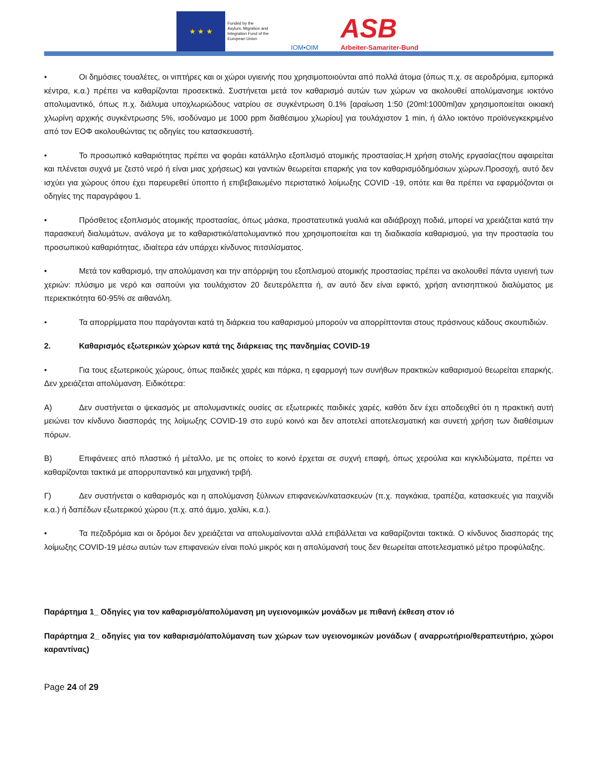★ ★ ★
Funded by the
Asylum, Migration and
Integration Fund of the
European Union
IOM•OIM
ASB
Arbeiter-Samariter-Bund
• Οι δημόσιες τουαλέτες, οι νιπτήρες και οι χώροι υγιεινής που χρησιμοποιούνται από πολλά άτομα (όπως π.χ. σε αεροδρόμια, εμπορικά κέντρα, κ.α.) πρέπει να καθαρίζονται προσεκτικά. Συστήνεται μετά τον καθαρισμό αυτών των χώρων να ακολουθεί απολύμανσημε ιοκτόνο απολυμαντικό, όπως π.χ. διάλυμα υποχλωριώδους νατρίου σε συγκέντρωση 0.1% [αραίωση 1:50 (20ml:1000ml)αν χρησιμοποιείται οικιακή χλωρίνη αρχικής συγκέντρωσης 5%, ισοδύναμο με 1000 ppm διαθέσιμου χλωρίου] για τουλάχιστον 1 min, ή άλλο ιοκτόνο προϊόνεγκεκριμένο από τον ΕΟΦ ακολουθώντας τις οδηγίες του κατασκευαστή.
• Το προσωπικό καθαριότητας πρέπει να φοράει κατάλληλο εξοπλισμό ατομικής προστασίας.Η χρήση στολής εργασίας(που αφαιρείται και πλένεται συχνά με ζεστό νερό ή είναι μιας χρήσεως) και γαντιών θεωρείται επαρκής για τον καθαρισμόδημόσιων χώρων.Προσοχή, αυτό δεν ισχύει για χώρους όπου έχει παρευρεθεί ύποπτο ή επιβεβαιωμένο περιστατικό λοίμωξης COVID -19, οπότε και θα πρέπει να εφαρμόζονται οι οδηγίες της παραγράφου 1.
• Πρόσθετος εξοπλισμός ατομικής προστασίας, όπως μάσκα, προστατευτικά γυαλιά και αδιάβροχη ποδιά, μπορεί να χρειάζεται κατά την παρασκευή διαλυμάτων, ανάλογα με το καθαριστικό/απολυμαντικό που χρησιμοποιείται και τη διαδικασία καθαρισμού, για την προστασία του προσωπικού καθαριότητας, ιδιαίτερα εάν υπάρχει κίνδυνος πιτσιλίσματος.
• Μετά τον καθαρισμό, την απολύμανση και την απόρριψη του εξοπλισμού ατομικής προστασίας πρέπει να ακολουθεί πάντα υγιεινή των χεριών: πλύσιμο με νερό και σαπούνι για τουλάχιστον 20 δευτερόλεπτα ή, αν αυτό δεν είναι εφικτό, χρήση αντισηπτικού διαλύματος με περιεκτικότητα 60-95% σε αιθανόλη.
• Τα απορρίμματα που παράγονται κατά τη διάρκεια του καθαρισμού μπορούν να απορρίπτονται στους πράσινους κάδους σκουπιδιών.
2. Καθαρισμός εξωτερικών χώρων κατά της διάρκειας της πανδημίας COVID-19
• Για τους εξωτερικούς χώρους, όπως παιδικές χαρές και πάρκα, η εφαρμογή των συνήθων πρακτικών καθαρισμού θεωρείται επαρκής. Δεν χρειάζεται απολύμανση. Ειδικότερα:
Α) Δεν συστήνεται ο ψεκασμός με απολυμαντικές ουσίες σε εξωτερικές παιδικές χαρές, καθότι δεν έχει αποδειχθεί ότι η πρακτική αυτή μειώνει τον κίνδυνο διασποράς της λοίμωξης COVID-19 στο ευρύ κοινό και δεν αποτελεί αποτελεσματική και συνετή χρήση των διαθέσιμων πόρων.
Β) Επιφάνειες από πλαστικό ή μέταλλο, με τις οποίες το κοινό έρχεται σε συχνή επαφή, όπως χερούλια και κιγκλιδώματα, πρέπει να καθαρίζονται τακτικά με απορρυπαντικό και μηχανική τριβή.
Γ) Δεν συστήνεται ο καθαρισμός και η απολύμανση ξύλινων επιφανειών/κατασκευών (π.χ. παγκάκια, τραπέζια, κατασκευές για παιχνίδι κ.α.) ή δαπέδων εξωτερικού χώρου (π.χ. από άμμο, χαλίκι, κ.α.).
• Τα πεζοδρόμια και οι δρόμοι δεν χρειάζεται να απολυμαίνονται αλλά επιβάλλεται να καθαρίζονται τακτικά. Ο κίνδυνος διασποράς της λοίμωξης COVID-19 μέσω αυτών των επιφανειών είναι πολύ μικρός και η απολύμανσή τους δεν θεωρείται αποτελεσματικό μέτρο προφύλαξης.
Παράρτημα 1_ Οδηγίες για τον καθαρισμό/απολύμανση μη υγειονομικών μονάδων με πιθανή έκθεση στον ιό
Παράρτημα 2_ οδηγίες για τον καθαρισμό/απολύμανση των χώρων των υγειονομικών μονάδων ( αναρρωτήριο/θεραπευτήριο, χώροι καραντίνας)
Page 24 of 29